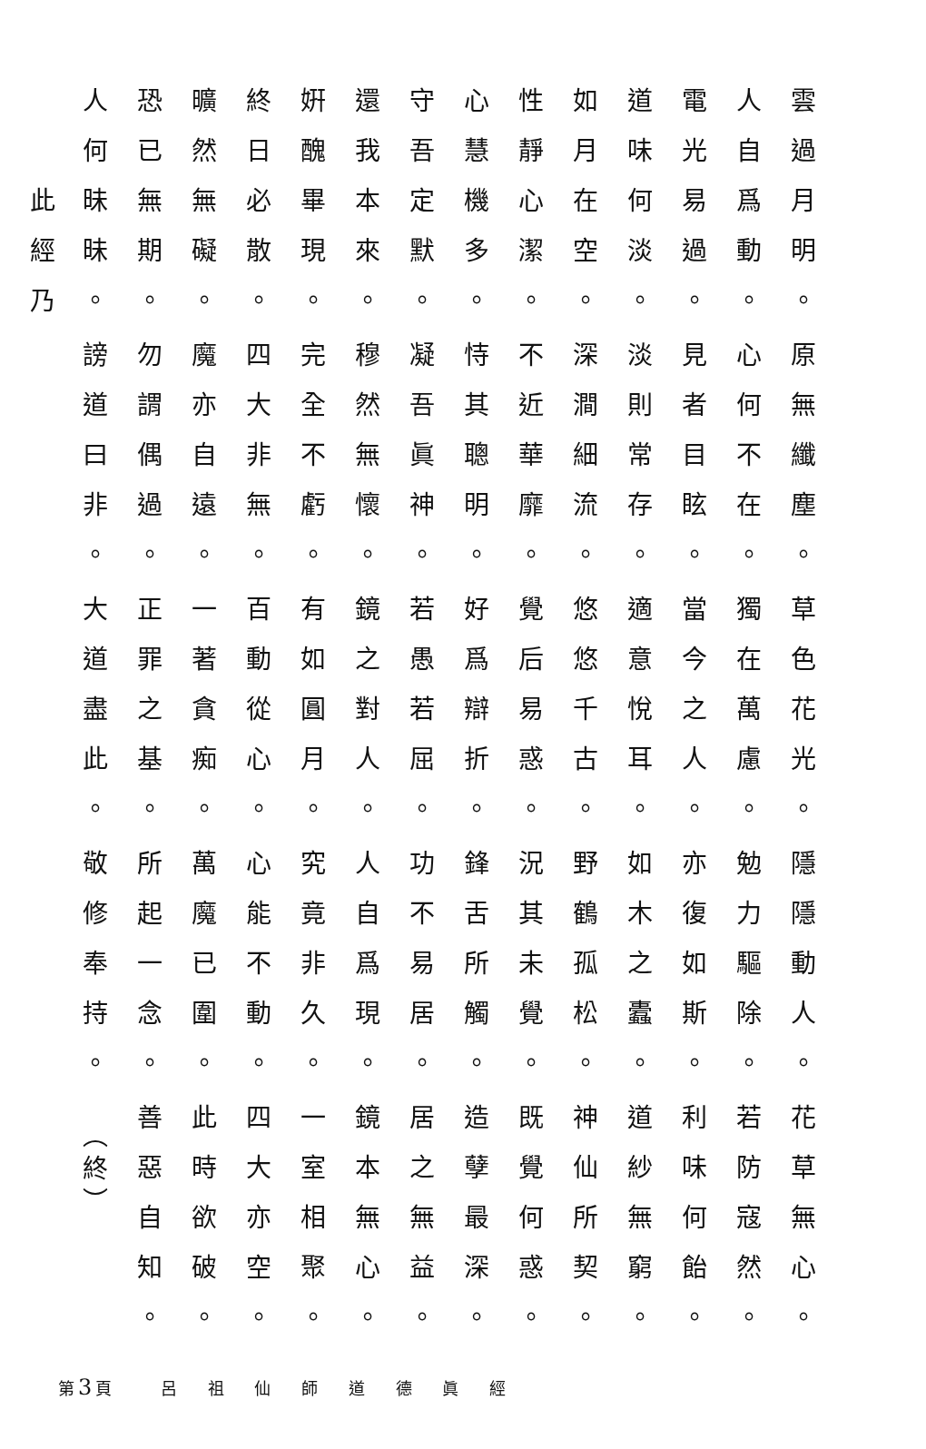雲過月明。
人自爲動。
電光易過。
道味何淡。
如月在空。
性靜心潔。
心慧機多。
守吾定默。
還我本來。
姸醜畢現。
終日必散。
曠然無礙。
恐已無期。
人何昧昧。
此經乃
原無纖塵。
心何不在。
見者目眩。
淡則常存。
深澗細流。
不近華靡。
恃其聰明。
凝吾眞神。
穆然無懷。
完全不虧。
四大非無。
魔亦自遠。
勿謂偶過。
謗道曰非。
草色花光。
獨在萬慮。
當今之人。
適意悅耳。
悠悠千古。
覺后易惑。
好爲辯折。
若愚若屈。
鏡之對人。
有如圓月。
百動從心。
一著貪痴。
正罪之基。
大道盡此。
隱隱動人。
勉力驅除。
亦復如斯。
如木之蠹。
野鶴孤松。
況其未覺。
鋒舌所觸。
功不易居。
人自爲現。
究竟非久。
心能不動。
萬魔已圍。
所起一念。
敬修奉持。
花草無心。
若防寇然。
利味何飴。
道紗無窮。
神仙所契。
既覺何惑。
造孽最深。
居之無益。
鏡本無心。
一室相聚。
四大亦空。
此時欲破。
善惡自知。
（終）
第3頁 呂 祖 仙 師 道 德 眞 經